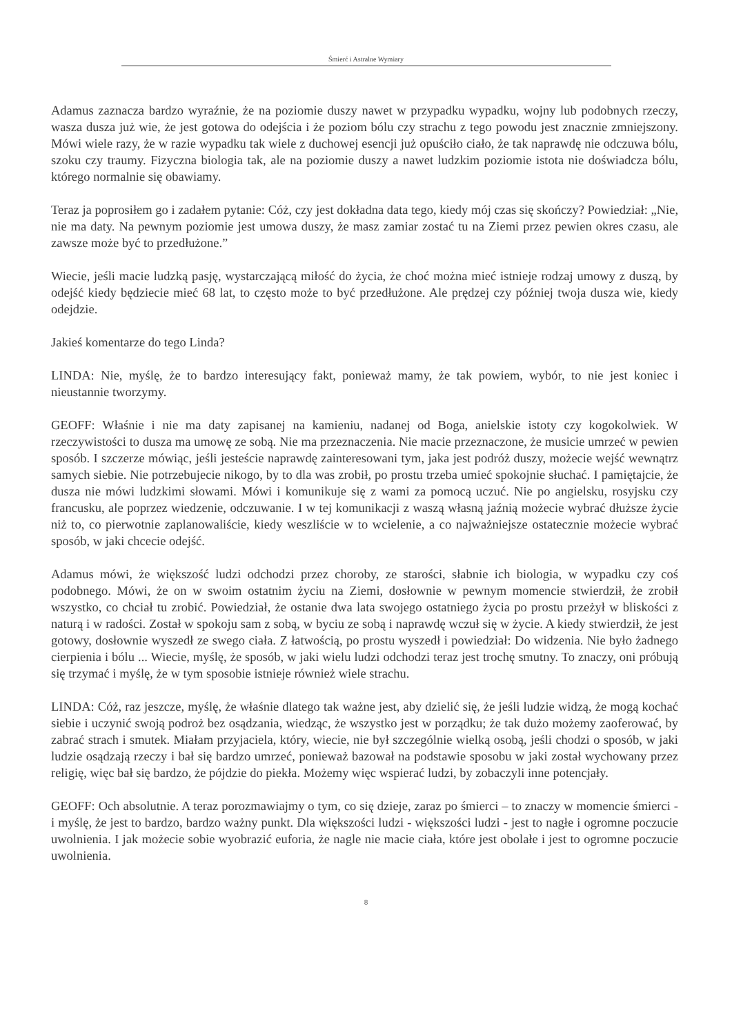Śmierć i Astralne Wymiary
Adamus zaznacza bardzo wyraźnie, że na poziomie duszy nawet w przypadku wypadku, wojny lub podobnych rzeczy, wasza dusza już wie, że jest gotowa do odejścia i że poziom bólu czy strachu z tego powodu jest znacznie zmniejszony. Mówi wiele razy, że w razie wypadku tak wiele z duchowej esencji już opuściło ciało, że tak naprawdę nie odczuwa bólu, szoku czy traumy. Fizyczna biologia tak, ale na poziomie duszy a nawet ludzkim poziomie istota nie doświadcza bólu, którego normalnie się obawiamy.
Teraz ja poprosiłem go i zadałem pytanie: Cóż, czy jest dokładna data tego, kiedy mój czas się skończy? Powiedział: „Nie, nie ma daty. Na pewnym poziomie jest umowa duszy, że masz zamiar zostać tu na Ziemi przez pewien okres czasu, ale zawsze może być to przedłużone.”
Wiecie, jeśli macie ludzką pasję, wystarczającą miłość do życia, że choć można mieć istnieje rodzaj umowy z duszą, by odejść kiedy będziecie mieć 68 lat, to często może to być przedłużone. Ale prędzej czy później twoja dusza wie, kiedy odejdzie.
Jakieś komentarze do tego Linda?
LINDA: Nie, myślę, że to bardzo interesujący fakt, ponieważ mamy, że tak powiem, wybór, to nie jest koniec i nieustannie tworzymy.
GEOFF: Właśnie i nie ma daty zapisanej na kamieniu, nadanej od Boga, anielskie istoty czy kogokolwiek. W rzeczywistości to dusza ma umowę ze sobą. Nie ma przeznaczenia. Nie macie przeznaczone, że musicie umrzeć w pewien sposób. I szczerze mówiąc, jeśli jesteście naprawdę zainteresowani tym, jaka jest podróż duszy, możecie wejść wewnątrz samych siebie. Nie potrzebujecie nikogo, by to dla was zrobił, po prostu trzeba umieć spokojnie słuchać. I pamiętajcie, że dusza nie mówi ludzkimi słowami. Mówi i komunikuje się z wami za pomocą uczuć. Nie po angielsku, rosyjsku czy francusku, ale poprzez wiedzenie, odczuwanie. I w tej komunikacji z waszą własną jaźnią możecie wybrać dłuższe życie niż to, co pierwotnie zaplanowaliście, kiedy weszliście w to wcielenie, a co najważniejsze ostatecznie możecie wybrać sposób, w jaki chcecie odejść.
Adamus mówi, że większość ludzi odchodzi przez choroby, ze starości, słabnie ich biologia, w wypadku czy coś podobnego. Mówi, że on w swoim ostatnim życiu na Ziemi, dosłownie w pewnym momencie stwierdził, że zrobił wszystko, co chciał tu zrobić. Powiedział, że ostanie dwa lata swojego ostatniego życia po prostu przeżył w bliskości z naturą i w radości. Został w spokoju sam z sobą, w byciu ze sobą i naprawdę wczuł się w życie. A kiedy stwierdził, że jest gotowy, dosłownie wyszedł ze swego ciała. Z łatwością, po prostu wyszedł i powiedział: Do widzenia. Nie było żadnego cierpienia i bólu ... Wiecie, myślę, że sposób, w jaki wielu ludzi odchodzi teraz jest trochę smutny. To znaczy, oni próbują się trzymać i myślę, że w tym sposobie istnieje również wiele strachu.
LINDA: Cóż, raz jeszcze, myślę, że właśnie dlatego tak ważne jest, aby dzielić się, że jeśli ludzie widzą, że mogą kochać siebie i uczynić swoją podroż bez osądzania, wiedząc, że wszystko jest w porządku; że tak dużo możemy zaoferować, by zabrać strach i smutek. Miałam przyjaciela, który, wiecie, nie był szczególnie wielką osobą, jeśli chodzi o sposób, w jaki ludzie osądzają rzeczy i bał się bardzo umrzeć, ponieważ bazował na podstawie sposobu w jaki został wychowany przez religię, więc bał się bardzo, że pójdzie do piekła. Możemy więc wspierać ludzi, by zobaczyli inne potencjały.
GEOFF: Och absolutnie. A teraz porozmawiajmy o tym, co się dzieje, zaraz po śmierci – to znaczy w momencie śmierci - i myślę, że jest to bardzo, bardzo ważny punkt. Dla większości ludzi - większości ludzi - jest to nagłe i ogromne poczucie uwolnienia. I jak możecie sobie wyobrazić euforia, że nagle nie macie ciała, które jest obolałe i jest to ogromne poczucie uwolnienia.
8